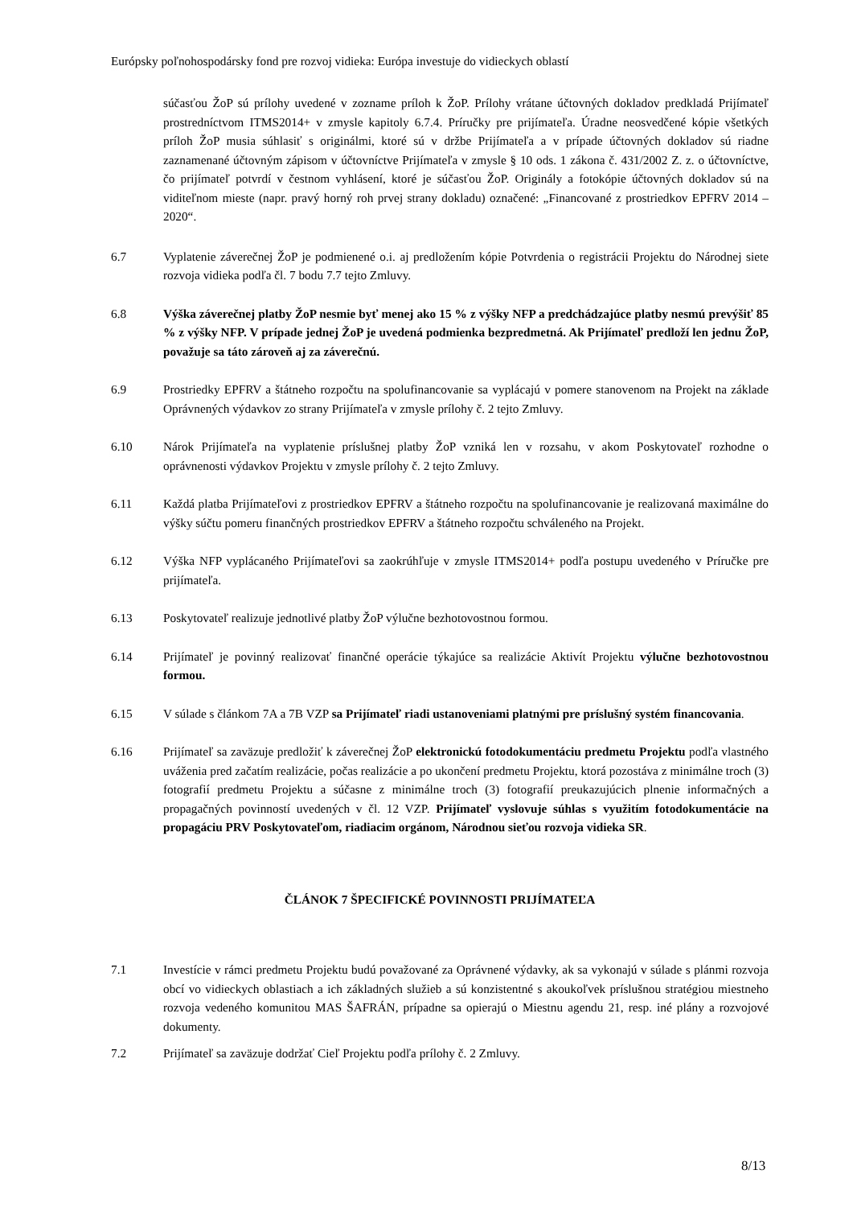Európsky poľnohospodársky fond pre rozvoj vidieka: Európa investuje do vidieckych oblastí
súčasťou ŽoP sú prílohy uvedené v zozname príloh k ŽoP. Prílohy vrátane účtovných dokladov predkladá Prijímateľ prostredníctvom ITMS2014+ v zmysle kapitoly 6.7.4. Príručky pre prijímateľa. Úradne neosvedčené kópie všetkých príloh ŽoP musia súhlasiť s originálmi, ktoré sú v držbe Prijímateľa a v prípade účtovných dokladov sú riadne zaznamenané účtovným zápisom v účtovníctve Prijímateľa v zmysle § 10 ods. 1 zákona č. 431/2002 Z. z. o účtovníctve, čo prijímateľ potvrdí v čestnom vyhlásení, ktoré je súčasťou ŽoP. Originály a fotokópie účtovných dokladov sú na viditeľnom mieste (napr. pravý horný roh prvej strany dokladu) označené: „Financované z prostriedkov EPFRV 2014 – 2020“.
6.7 Vyplatenie záverečnej ŽoP je podmienené o.i. aj predložením kópie Potvrdenia o registrácii Projektu do Národnej siete rozvoja vidieka podľa čl. 7 bodu 7.7 tejto Zmluvy.
6.8 Výška záverečnej platby ŽoP nesmie byť menej ako 15 % z výšky NFP a predchádzajúce platby nesmú prevýšiť 85 % z výšky NFP. V prípade jednej ŽoP je uvedená podmienka bezpredmetná. Ak Prijímateľ predloží len jednu ŽoP, považuje sa táto zároveň aj za záverečnú.
6.9 Prostriedky EPFRV a štátneho rozpočtu na spolufinancovanie sa vyplácajú v pomere stanovenom na Projekt na základe Oprávnených výdavkov zo strany Prijímateľa v zmysle prílohy č. 2 tejto Zmluvy.
6.10 Nárok Prijímateľa na vyplatenie príslušnej platby ŽoP vzniká len v rozsahu, v akom Poskytovateľ rozhodne o oprávnenosti výdavkov Projektu v zmysle prílohy č. 2 tejto Zmluvy.
6.11 Každá platba Prijímateľovi z prostriedkov EPFRV a štátneho rozpočtu na spolufinancovanie je realizovaná maximálne do výšky súčtu pomeru finančných prostriedkov EPFRV a štátneho rozpočtu schváleného na Projekt.
6.12 Výška NFP vyplácaného Prijímateľovi sa zaokrúhľuje v zmysle ITMS2014+ podľa postupu uvedeného v Príručke pre prijímateľa.
6.13 Poskytovateľ realizuje jednotlivé platby ŽoP výlučne bezhotovostnou formou.
6.14 Prijímateľ je povinný realizovať finančné operácie týkajúce sa realizácie Aktivít Projektu výlučne bezhotovostnou formou.
6.15 V súlade s článkom 7A a 7B VZP sa Prijímateľ riadi ustanoveniami platnými pre príslušný systém financovania.
6.16 Prijímateľ sa zaväzuje predložiť k záverečnej ŽoP elektronickú fotodokumentáciu predmetu Projektu podľa vlastného uváženia pred začatím realizácie, počas realizácie a po ukončení predmetu Projektu, ktorá pozostáva z minimálne troch (3) fotografií predmetu Projektu a súčasne z minimálne troch (3) fotografií preukazujúcich plnenie informačných a propagačných povinností uvedených v čl. 12 VZP. Prijímateľ vyslovuje súhlas s využitím fotodokumentácie na propagáciu PRV Poskytovateľom, riadiacim orgánom, Národnou sieťou rozvoja vidieka SR.
ČLÁNOK 7 ŠPECIFICKÉ POVINNOSTI PRIJÍMATEĽA
7.1 Investície v rámci predmetu Projektu budú považované za Oprávnené výdavky, ak sa vykonajú v súlade s plánmi rozvoja obcí vo vidieckych oblastiach a ich základných služieb a sú konzistentné s akoukoľvek príslušnou stratégiou miestneho rozvoja vedeného komunitou MAS ŠAFRÁN, prípadne sa opierajú o Miestnu agendu 21, resp. iné plány a rozvojové dokumenty.
7.2 Prijímateľ sa zaväzuje dodržať Cieľ Projektu podľa prílohy č. 2 Zmluvy.
8/13